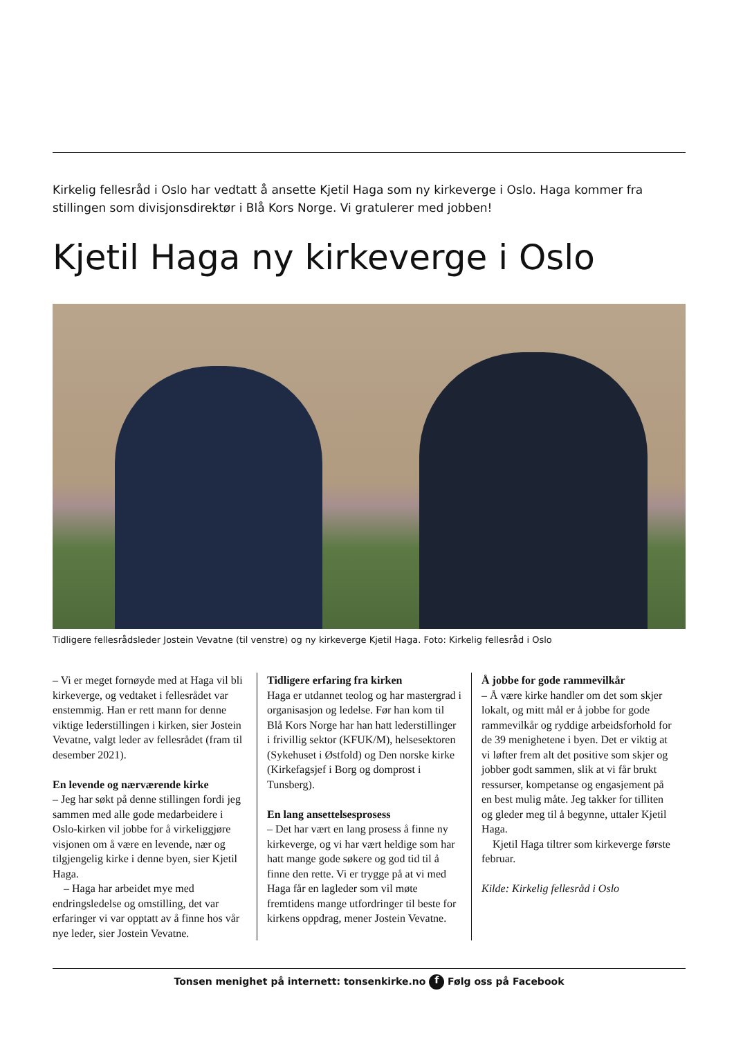Kirkelig fellesråd i Oslo har vedtatt å ansette Kjetil Haga som ny kirkeverge i Oslo. Haga kommer fra stillingen som divisjonsdirektør i Blå Kors Norge. Vi gratulerer med jobben!
Kjetil Haga ny kirkeverge i Oslo
Tidligere fellesrådsleder Jostein Vevatne (til venstre) og ny kirkeverge Kjetil Haga. Foto: Kirkelig fellesråd i Oslo
– Vi er meget fornøyde med at Haga vil bli kirkeverge, og vedtaket i fellesrådet var enstemmig. Han er rett mann for denne viktige lederstillingen i kirken, sier Jostein Vevatne, valgt leder av fellesrådet (fram til desember 2021).
En levende og nærværende kirke
– Jeg har søkt på denne stillingen fordi jeg sammen med alle gode medarbeidere i Oslo-kirken vil jobbe for å virkeliggjøre visjonen om å være en levende, nær og tilgjengelig kirke i denne byen, sier Kjetil Haga.
– Haga har arbeidet mye med endringsledelse og omstilling, det var erfaringer vi var opptatt av å finne hos vår nye leder, sier Jostein Vevatne.
Tidligere erfaring fra kirken
Haga er utdannet teolog og har mastergrad i organisasjon og ledelse. Før han kom til Blå Kors Norge har han hatt lederstillinger i frivillig sektor (KFUK/M), helsesektoren (Sykehuset i Østfold) og Den norske kirke (Kirkefagsjef i Borg og domprost i Tunsberg).
En lang ansettelsesprosess
– Det har vært en lang prosess å finne ny kirkeverge, og vi har vært heldige som har hatt mange gode søkere og god tid til å finne den rette. Vi er trygge på at vi med Haga får en lagleder som vil møte fremtidens mange utfordringer til beste for kirkens oppdrag, mener Jostein Vevatne.
Å jobbe for gode rammevilkår
– Å være kirke handler om det som skjer lokalt, og mitt mål er å jobbe for gode rammevilkår og ryddige arbeidsforhold for de 39 menighetene i byen. Det er viktig at vi løfter frem alt det positive som skjer og jobber godt sammen, slik at vi får brukt ressurser, kompetanse og engasjement på en best mulig måte. Jeg takker for tilliten og gleder meg til å begynne, uttaler Kjetil Haga.
Kjetil Haga tiltrer som kirkeverge første februar.
Kilde: Kirkelig fellesråd i Oslo
Tonsen menighet på internett: tonsenkirke.no f Følg oss på Facebook